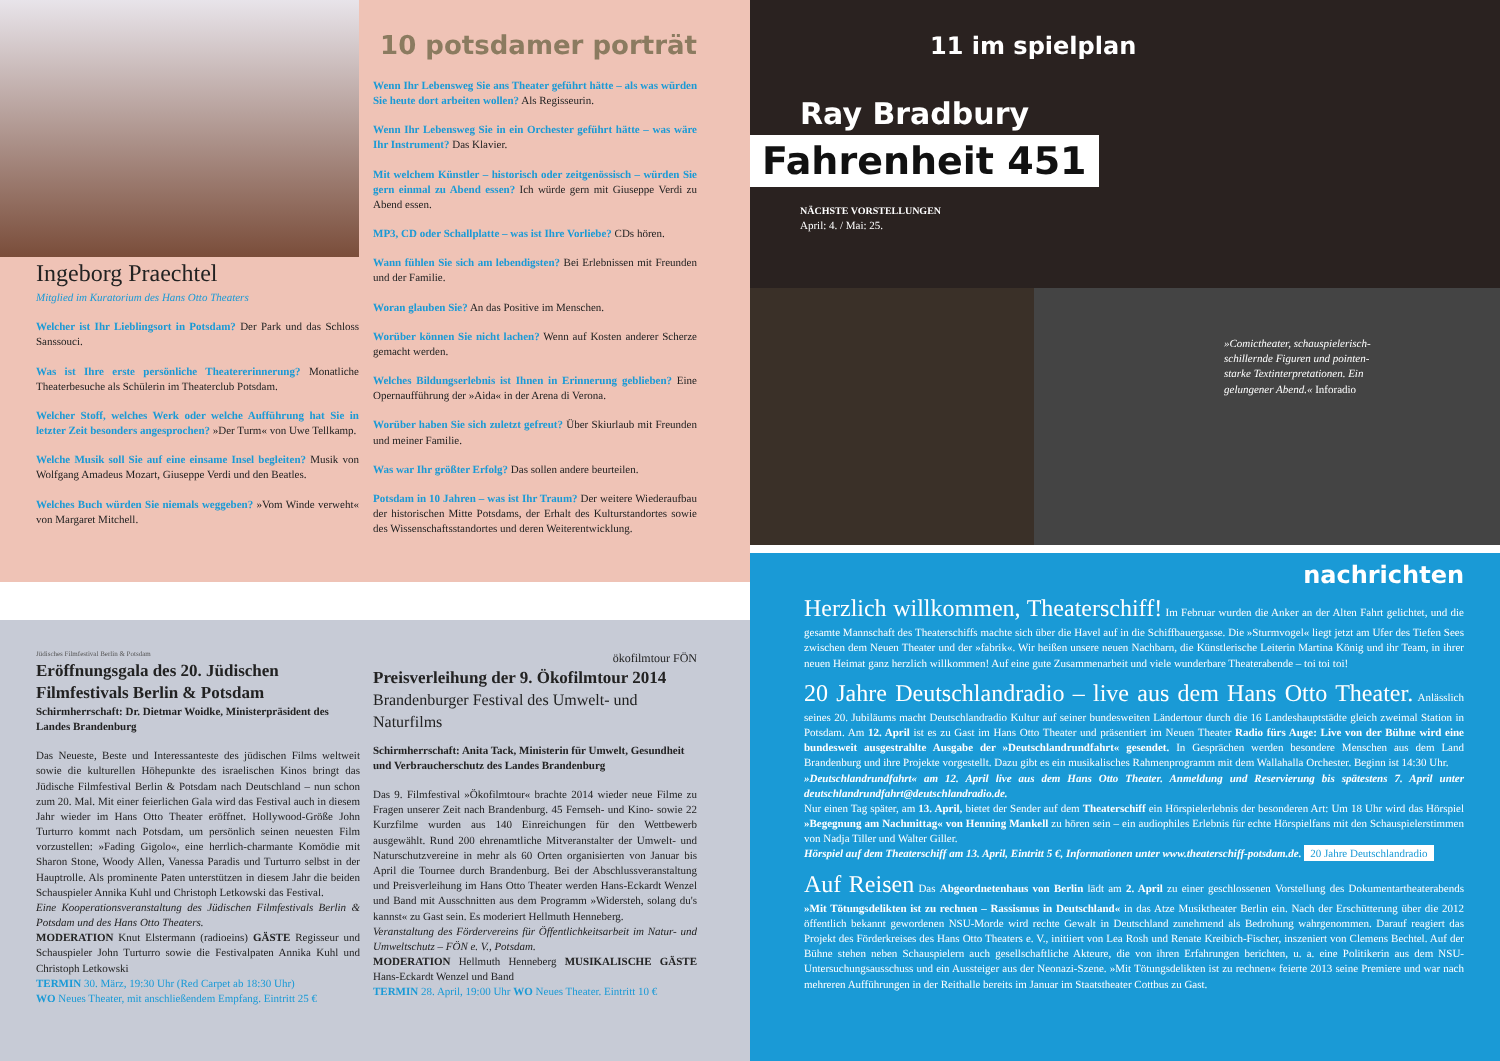Ingeborg Praechtel
Mitglied im Kuratorium des Hans Otto Theaters
Welcher ist Ihr Lieblingsort in Potsdam? Der Park und das Schloss Sanssouci.
Was ist Ihre erste persönliche Theatererinnerung? Monatliche Theaterbesuche als Schülerin im Theaterclub Potsdam.
Welcher Stoff, welches Werk oder welche Aufführung hat Sie in letzter Zeit besonders angesprochen? »Der Turm« von Uwe Tellkamp.
Welche Musik soll Sie auf eine einsame Insel begleiten? Musik von Wolfgang Amadeus Mozart, Giuseppe Verdi und den Beatles.
Welches Buch würden Sie niemals weggeben? »Vom Winde verweht« von Margaret Mitchell.
10 potsdamer porträt
Wenn Ihr Lebensweg Sie ans Theater geführt hätte – als was würden Sie heute dort arbeiten wollen? Als Regisseurin.
Wenn Ihr Lebensweg Sie in ein Orchester geführt hätte – was wäre Ihr Instrument? Das Klavier.
Mit welchem Künstler – historisch oder zeitgenössisch – würden Sie gern einmal zu Abend essen? Ich würde gern mit Giuseppe Verdi zu Abend essen.
MP3, CD oder Schallplatte – was ist Ihre Vorliebe? CDs hören.
Wann fühlen Sie sich am lebendigsten? Bei Erlebnissen mit Freunden und der Familie.
Woran glauben Sie? An das Positive im Menschen.
Worüber können Sie nicht lachen? Wenn auf Kosten anderer Scherze gemacht werden.
Welches Bildungserlebnis ist Ihnen in Erinnerung geblieben? Eine Opernaufführung der »Aida« in der Arena di Verona.
Worüber haben Sie sich zuletzt gefreut? Über Skiurlaub mit Freunden und meiner Familie.
Was war Ihr größter Erfolg? Das sollen andere beurteilen.
Potsdam in 10 Jahren – was ist Ihr Traum? Der weitere Wiederaufbau der historischen Mitte Potsdams, der Erhalt des Kulturstandortes sowie des Wissenschaftsstandortes und deren Weiterentwicklung.
Jüdisches Filmfestival Berlin & Potsdam
Eröffnungsgala des 20. Jüdischen Filmfestivals Berlin & Potsdam
Schirmherrschaft: Dr. Dietmar Woidke, Ministerpräsident des Landes Brandenburg
Das Neueste, Beste und Interessanteste des jüdischen Films weltweit sowie die kulturellen Höhepunkte des israelischen Kinos bringt das Jüdische Filmfestival Berlin & Potsdam nach Deutschland – nun schon zum 20. Mal. Mit einer feierlichen Gala wird das Festival auch in diesem Jahr wieder im Hans Otto Theater eröffnet. Hollywood-Größe John Turturro kommt nach Potsdam, um persönlich seinen neuesten Film vorzustellen: »Fading Gigolo«, eine herrlich-charmante Komödie mit Sharon Stone, Woody Allen, Vanessa Paradis und Turturro selbst in der Hauptrolle. Als prominente Paten unterstützen in diesem Jahr die beiden Schauspieler Annika Kuhl und Christoph Letkowski das Festival.
Eine Kooperationsveranstaltung des Jüdischen Filmfestivals Berlin & Potsdam und des Hans Otto Theaters.
MODERATION Knut Elstermann (radioeins) GÄSTE Regisseur und Schauspieler John Turturro sowie die Festivalpaten Annika Kuhl und Christoph Letkowski
TERMIN 30. März, 19:30 Uhr (Red Carpet ab 18:30 Uhr)
WO Neues Theater, mit anschließendem Empfang. Eintritt 25 €
ökofilmtour FÖN
Preisverleihung der 9. Ökofilmtour 2014
Brandenburger Festival des Umwelt- und Naturfilms
Schirmherrschaft: Anita Tack, Ministerin für Umwelt, Gesundheit und Verbraucherschutz des Landes Brandenburg
Das 9. Filmfestival »Ökofilmtour« brachte 2014 wieder neue Filme zu Fragen unserer Zeit nach Brandenburg. 45 Fernseh- und Kino- sowie 22 Kurzfilme wurden aus 140 Einreichungen für den Wettbewerb ausgewählt. Rund 200 ehrenamtliche Mitveranstalter der Umwelt- und Naturschutzvereine in mehr als 60 Orten organisierten von Januar bis April die Tournee durch Brandenburg. Bei der Abschlussveranstaltung und Preisverleihung im Hans Otto Theater werden Hans-Eckardt Wenzel und Band mit Ausschnitten aus dem Programm »Widersteh, solang du's kannst« zu Gast sein. Es moderiert Hellmuth Henneberg.
Veranstaltung des Fördervereins für Öffentlichkeitsarbeit im Natur- und Umweltschutz – FÖN e. V., Potsdam.
MODERATION Hellmuth Henneberg MUSIKALISCHE GÄSTE Hans-Eckardt Wenzel und Band
TERMIN 28. April, 19:00 Uhr WO Neues Theater. Eintritt 10 €
11 im spielplan
Ray Bradbury
Fahrenheit 451
NÄCHSTE VORSTELLUNGEN
April: 4. / Mai: 25.
»Comictheater, schauspielerisch-schillernde Figuren und pointen-starke Textinterpretationen. Ein gelungener Abend.« Inforadio
nachrichten
Herzlich willkommen, Theaterschiff! Im Februar wurden die Anker an der Alten Fahrt gelichtet, und die gesamte Mannschaft des Theaterschiffs machte sich über die Havel auf in die Schiffbauergasse. Die »Sturmvogel« liegt jetzt am Ufer des Tiefen Sees zwischen dem Neuen Theater und der »fabrik«. Wir heißen unsere neuen Nachbarn, die Künstlerische Leiterin Martina König und ihr Team, in ihrer neuen Heimat ganz herzlich willkommen! Auf eine gute Zusammenarbeit und viele wunderbare Theaterabende – toi toi toi!
20 Jahre Deutschlandradio – live aus dem Hans Otto Theater. Anlässlich seines 20. Jubiläums macht Deutschlandradio Kultur auf seiner bundesweiten Ländertour durch die 16 Landeshauptstädte gleich zweimal Station in Potsdam. Am 12. April ist es zu Gast im Hans Otto Theater und präsentiert im Neuen Theater Radio fürs Auge: Live von der Bühne wird eine bundesweit ausgestrahlte Ausgabe der »Deutschlandrundfahrt« gesendet. In Gesprächen werden besondere Menschen aus dem Land Brandenburg und ihre Projekte vorgestellt. Dazu gibt es ein musikalisches Rahmenprogramm mit dem Wallahalla Orchester. Beginn ist 14:30 Uhr.
»Deutschlandrundfahrt« am 12. April live aus dem Hans Otto Theater. Anmeldung und Reservierung bis spätestens 7. April unter deutschlandrundfahrt@deutschlandradio.de.
Nur einen Tag später, am 13. April, bietet der Sender auf dem Theaterschiff ein Hörspielerlebnis der besonderen Art: Um 18 Uhr wird das Hörspiel »Begegnung am Nachmittag« von Henning Mankell zu hören sein – ein audiophiles Erlebnis für echte Hörspielfans mit den Schauspielerstimmen von Nadja Tiller und Walter Giller.
Hörspiel auf dem Theaterschiff am 13. April, Eintritt 5 €, Informationen unter www.theaterschiff-potsdam.de. 20 Jahre Deutschlandradio
Auf Reisen Das Abgeordnetenhaus von Berlin lädt am 2. April zu einer geschlossenen Vorstellung des Dokumentartheaterabends »Mit Tötungsdelikten ist zu rechnen – Rassismus in Deutschland« in das Atze Musiktheater Berlin ein. Nach der Erschütterung über die 2012 öffentlich bekannt gewordenen NSU-Morde wird rechte Gewalt in Deutschland zunehmend als Bedrohung wahrgenommen. Darauf reagiert das Projekt des Förderkreises des Hans Otto Theaters e. V., initiiert von Lea Rosh und Renate Kreibich-Fischer, inszeniert von Clemens Bechtel. Auf der Bühne stehen neben Schauspielern auch gesellschaftliche Akteure, die von ihren Erfahrungen berichten, u. a. eine Politikerin aus dem NSU-Untersuchungsausschuss und ein Aussteiger aus der Neonazi-Szene. »Mit Tötungsdelikten ist zu rechnen« feierte 2013 seine Premiere und war nach mehreren Aufführungen in der Reithalle bereits im Januar im Staatstheater Cottbus zu Gast.